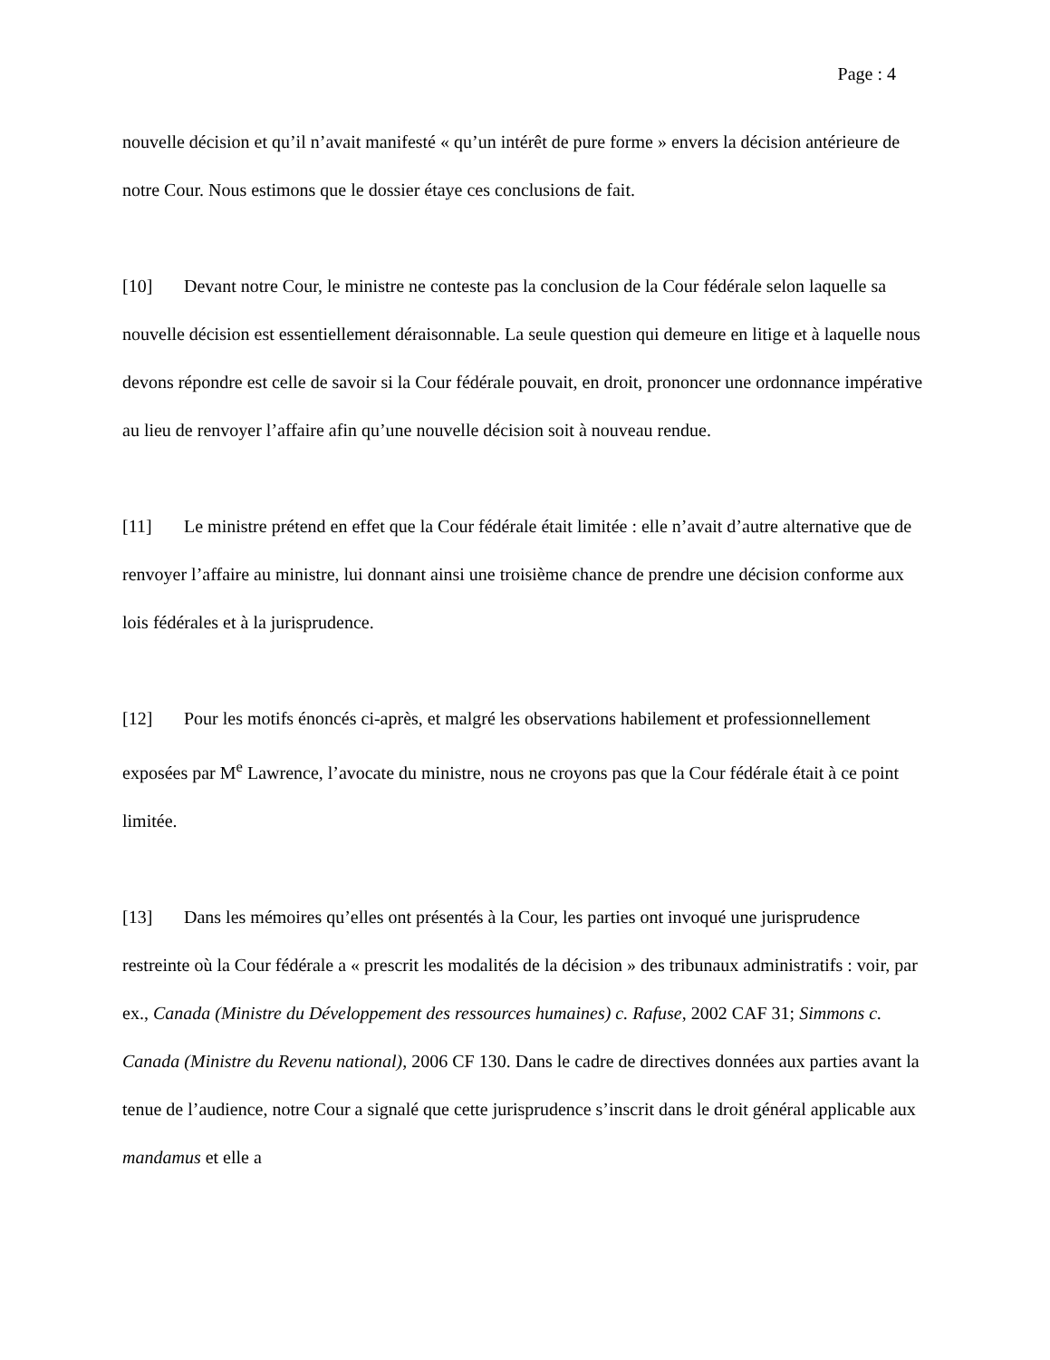Page : 4
nouvelle décision et qu’il n’avait manifesté « qu’un intérêt de pure forme » envers la décision antérieure de notre Cour. Nous estimons que le dossier étaye ces conclusions de fait.
[10] Devant notre Cour, le ministre ne conteste pas la conclusion de la Cour fédérale selon laquelle sa nouvelle décision est essentiellement déraisonnable. La seule question qui demeure en litige et à laquelle nous devons répondre est celle de savoir si la Cour fédérale pouvait, en droit, prononcer une ordonnance impérative au lieu de renvoyer l’affaire afin qu’une nouvelle décision soit à nouveau rendue.
[11] Le ministre prétend en effet que la Cour fédérale était limitée : elle n’avait d’autre alternative que de renvoyer l’affaire au ministre, lui donnant ainsi une troisième chance de prendre une décision conforme aux lois fédérales et à la jurisprudence.
[12] Pour les motifs énoncés ci-après, et malgré les observations habilement et professionnellement exposées par M<sup>e</sup> Lawrence, l’avocate du ministre, nous ne croyons pas que la Cour fédérale était à ce point limitée.
[13] Dans les mémoires qu’elles ont présentés à la Cour, les parties ont invoqué une jurisprudence restreinte où la Cour fédérale a « prescrit les modalités de la décision » des tribunaux administratifs : voir, par ex., Canada (Ministre du Développement des ressources humaines) c. Rafuse, 2002 CAF 31; Simmons c. Canada (Ministre du Revenu national), 2006 CF 130. Dans le cadre de directives données aux parties avant la tenue de l’audience, notre Cour a signalé que cette jurisprudence s’inscrit dans le droit général applicable aux mandamus et elle a